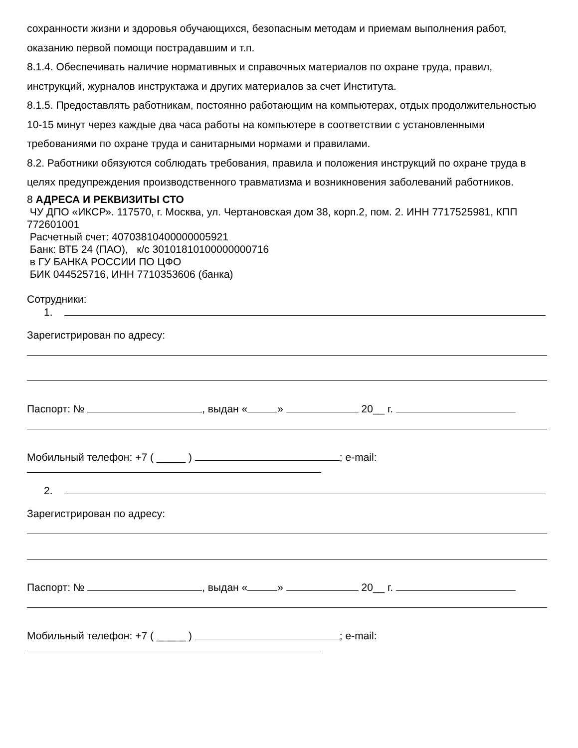сохранности жизни и здоровья обучающихся, безопасным методам и приемам выполнения работ, оказанию первой помощи пострадавшим и т.п.
8.1.4. Обеспечивать наличие нормативных и справочных материалов по охране труда, правил, инструкций, журналов инструктажа и других материалов за счет Института.
8.1.5. Предоставлять работникам, постоянно работающим на компьютерах, отдых продолжительностью 10-15 минут через каждые два часа работы на компьютере в соответствии с установленными требованиями по охране труда и санитарными нормами и правилами.
8.2. Работники обязуются соблюдать требования, правила и положения инструкций по охране труда в целях предупреждения производственного травматизма и возникновения заболеваний работников.
8 АДРЕСА И РЕКВИЗИТЫ СТО
ЧУ ДПО «ИКСР». 117570, г. Москва, ул. Чертановская дом 38, корп.2, пом. 2. ИНН 7717525981, КПП 772601001
Расчетный счет: 40703810400000005921
Банк: ВТБ 24 (ПАО), к/с 30101810100000000716
в ГУ БАНКА РОССИИ ПО ЦФО
БИК 044525716, ИНН 7710353606 (банка)
Сотрудники:
1.
Зарегистрирован по адресу:
Паспорт: № , выдан « » 20__ г.
Мобильный телефон: +7 ( _____ ) ; e-mail:
2.
Зарегистрирован по адресу:
Паспорт: № , выдан « » 20__ г.
Мобильный телефон: +7 ( _____ ) ; e-mail: